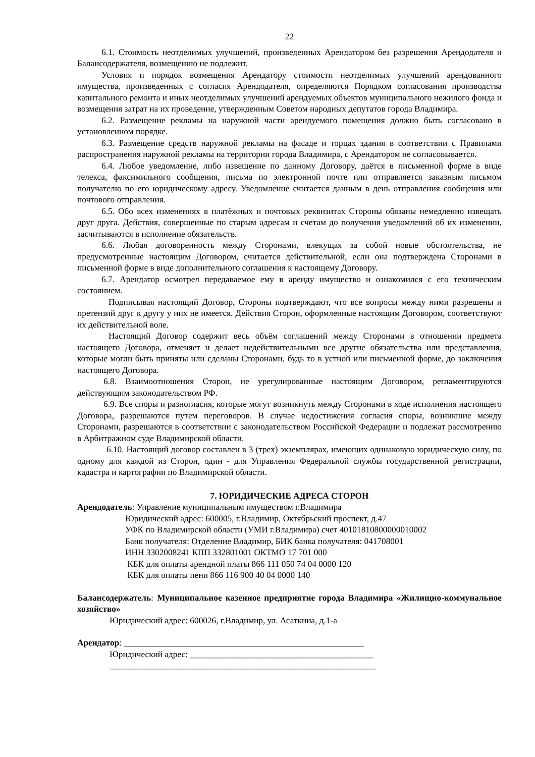22
6.1. Стоимость неотделимых улучшений, произведенных Арендатором без разрешения Арендодателя и Балансодержателя, возмещению не подлежит.
Условия и порядок возмещения Арендатору стоимости неотделимых улучшений арендованного имущества, произведенных с согласия Арендодателя, определяются Порядком согласования производства капитального ремонта и иных неотделимых улучшений арендуемых объектов муниципального нежилого фонда и возмещения затрат на их проведение, утвержденным Советом народных депутатов города Владимира.
6.2. Размещение рекламы на наружной части арендуемого помещения должно быть согласовано в установленном порядке.
6.3. Размещение средств наружной рекламы на фасаде и торцах здания в соответствии с Правилами распространения наружной рекламы на территории города Владимира, с Арендатором не согласовывается.
6.4. Любое уведомление, либо извещение по данному Договору, даётся в письменной форме в виде телекса, факсимильного сообщения, письма по электронной почте или отправляется заказным письмом получателю по его юридическому адресу. Уведомление считается данным в день отправления сообщения или почтового отправления.
6.5. Обо всех изменениях в платёжных и почтовых реквизитах Стороны обязаны немедленно извещать друг друга. Действия, совершенные по старым адресам и счетам до получения уведомлений об их изменении, засчитываются в исполнение обязательств.
6.6. Любая договоренность между Сторонами, влекущая за собой новые обстоятельства, не предусмотренные настоящим Договором, считается действительной, если она подтверждена Сторонами в письменной форме в виде дополнительного соглашения к настоящему Договору.
6.7. Арендатор осмотрел передаваемое ему в аренду имущество и ознакомился с его техническим состоянием.
Подписывая настоящий Договор, Стороны подтверждают, что все вопросы между ними разрешены и претензий друг к другу у них не имеется. Действия Сторон, оформленные настоящим Договором, соответствуют их действительной воле.
Настоящий Договор содержит весь объём соглашений между Сторонами в отношении предмета настоящего Договора, отменяет и делает недействительными все другие обязательства или представления, которые могли быть приняты или сделаны Сторонами, будь то в устной или письменной форме, до заключения настоящего Договора.
6.8. Взаимоотношения Сторон, не урегулированные настоящим Договором, регламентируются действующим законодательством РФ.
6.9. Все споры и разногласия, которые могут возникнуть между Сторонами в ходе исполнения настоящего Договора, разрешаются путем переговоров. В случае недостижения согласия споры, возникшие между Сторонами, разрешаются в соответствии с законодательством Российской Федерации и подлежат рассмотрению в Арбитражном суде Владимирской области.
6.10. Настоящий договор составлен в 3 (трех) экземплярах, имеющих одинаковую юридическую силу, по одному для каждой из Сторон, один - для Управления Федеральной службы государственной регистрации, кадастра и картографии по Владимирской области.
7. ЮРИДИЧЕСКИЕ АДРЕСА СТОРОН
Арендодатель: Управление муниципальным имуществом г.Владимира
Юридический адрес: 600005, г.Владимир, Октябрьский проспект, д.47
УФК по Владимирской области (УМИ г.Владимира) счет 40101810800000010002
Банк получателя: Отделение Владимир, БИК банка получателя: 041708001
ИНН 3302008241 КПП 332801001 ОКТМО 17 701 000
КБК для оплаты арендной платы 866 111 050 74 04 0000 120
КБК для оплаты пени 866 116 900 40 04 0000 140
Балансодержатель: Муниципальное казенное предприятие города Владимира «Жилищно-коммунальное хозяйство»
Юридический адрес: 600026, г.Владимир, ул. Асаткина, д.1-а
Арендатор: _______________________________________________________
Юридический адрес: __________________________________________
_____________________________________________________________